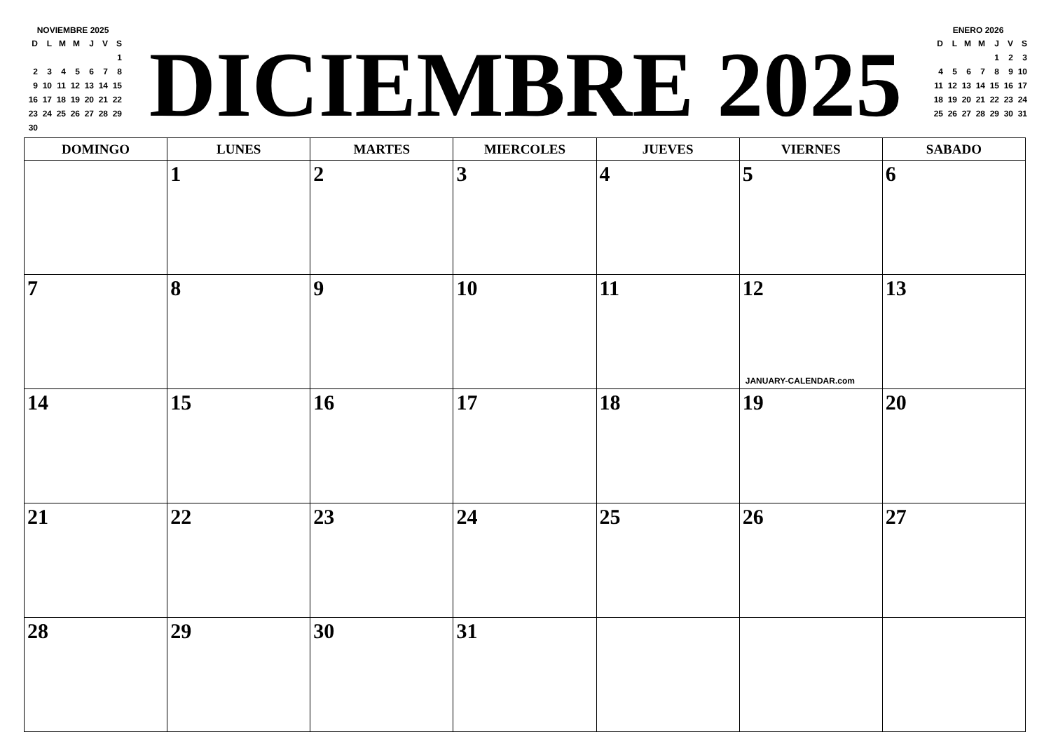NOVIEMBRE 2025
| D | L | M | M | J | V | S |
| | | | | | | 1 |
| 2 | 3 | 4 | 5 | 6 | 7 | 8 |
| 9 | 10 | 11 | 12 | 13 | 14 | 15 |
| 16 | 17 | 18 | 19 | 20 | 21 | 22 |
| 23 | 24 | 25 | 26 | 27 | 28 | 29 |
| 30 | | | | | | |
DICIEMBRE 2025
ENERO 2026
| D | L | M | M | J | V | S |
| | | | | 1 | 2 | 3 |
| 4 | 5 | 6 | 7 | 8 | 9 | 10 |
| 11 | 12 | 13 | 14 | 15 | 16 | 17 |
| 18 | 19 | 20 | 21 | 22 | 23 | 24 |
| 25 | 26 | 27 | 28 | 29 | 30 | 31 |
| DOMINGO | LUNES | MARTES | MIERCOLES | JUEVES | VIERNES | SABADO |
| --- | --- | --- | --- | --- | --- | --- |
| | 1 | 2 | 3 | 4 | 5 | 6 |
| 7 | 8 | 9 | 10 | 11 | 12 JANUARY-CALENDAR.com | 13 |
| 14 | 15 | 16 | 17 | 18 | 19 | 20 |
| 21 | 22 | 23 | 24 | 25 | 26 | 27 |
| 28 | 29 | 30 | 31 | | | |